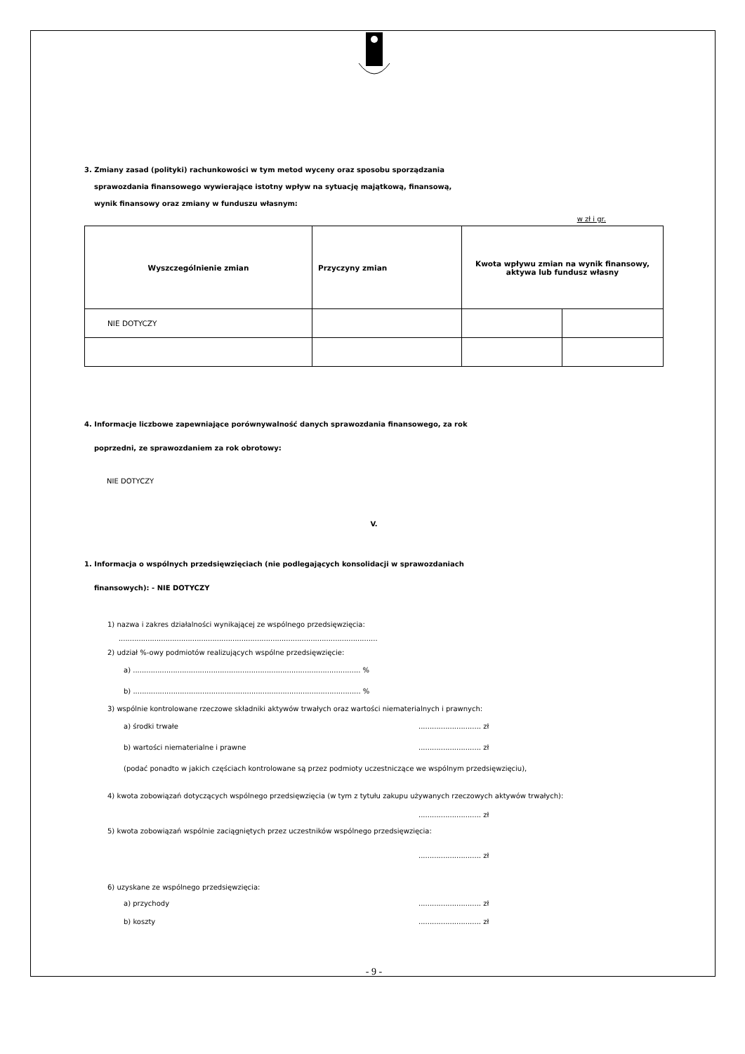3. Zmiany zasad (polityki) rachunkowości w tym metod wyceny oraz sposobu sporządzania
sprawozdania finansowego wywierające istotny wpływ na sytuację majątkową, finansową,
wynik finansowy oraz zmiany w funduszu własnym:
w zł i gr.
| Wyszczególnienie zmian | Przyczyny zmian | Kwota wpływu zmian na wynik finansowy, aktywa lub fundusz własny | |
| --- | --- | --- | --- |
| NIE DOTYCZY | | | |
4. Informacje liczbowe zapewniające porównywalność danych sprawozdania finansowego, za rok
poprzedni, ze sprawozdaniem za rok obrotowy:
NIE DOTYCZY
V.
1. Informacja o wspólnych przedsięwzięciach (nie podlegających konsolidacji w sprawozdaniach
finansowych): - NIE DOTYCZY
1) nazwa i zakres działalności wynikającej ze wspólnego przedsięwzięcia:
....................................................................................................................
2) udział %-owy podmiotów realizujących wspólne przedsięwzięcie:
a) ...................................................................................................... %
b) ...................................................................................................... %
3) wspólnie kontrolowane rzeczowe składniki aktywów trwałych oraz wartości niematerialnych i prawnych:
a) środki trwałe............................ zł
b) wartości niematerialne i prawne............................ zł
(podać ponadto w jakich częściach kontrolowane są przez podmioty uczestniczące we wspólnym przedsięwzięciu),
4) kwota zobowiązań dotyczących wspólnego przedsięwzięcia (w tym z tytułu zakupu używanych rzeczowych aktywów trwałych):
............................ zł
5) kwota zobowiązań wspólnie zaciągniętych przez uczestników wspólnego przedsięwzięcia:
............................ zł
6) uzyskane ze wspólnego przedsięwzięcia:
a) przychody............................ zł
b) koszty............................ zł
- 9 -